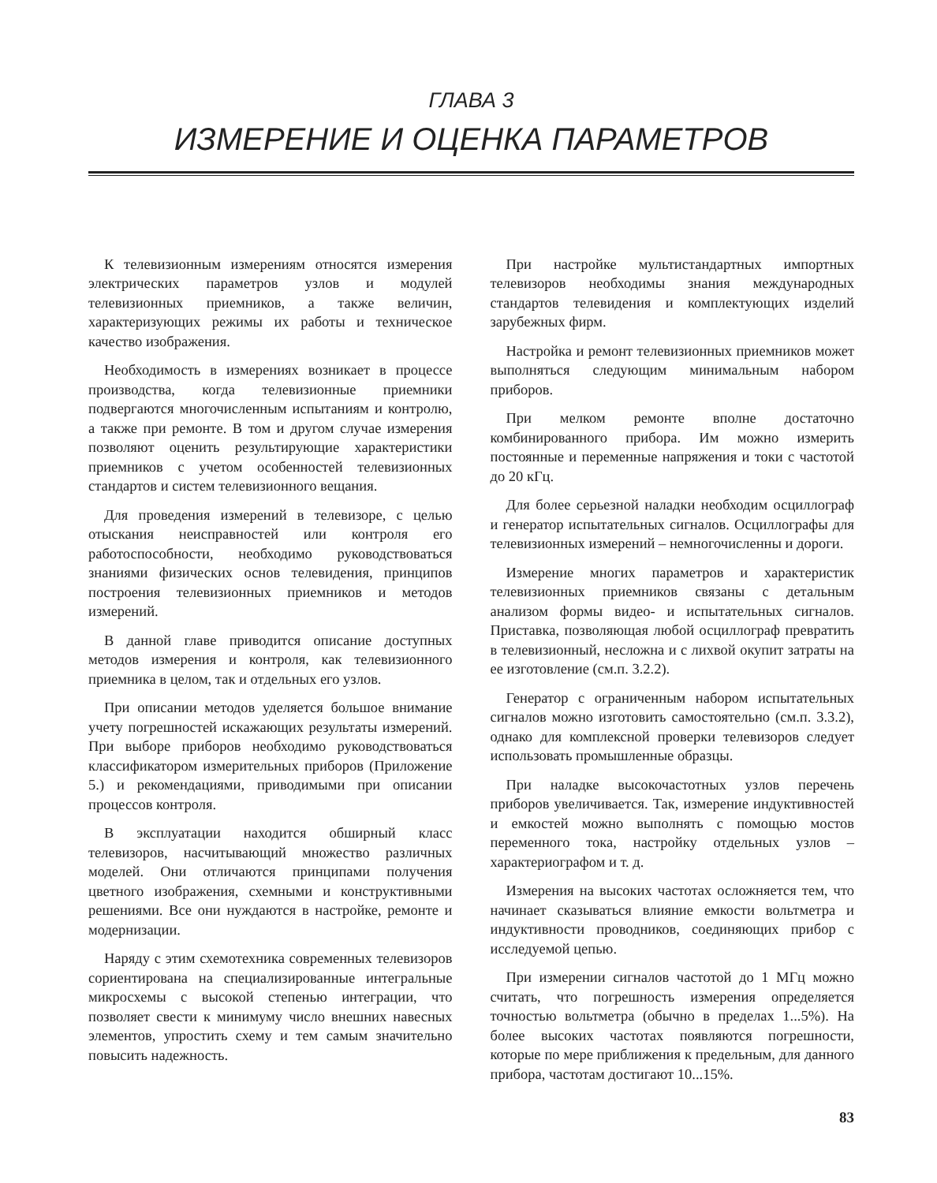ГЛАВА 3
ИЗМЕРЕНИЕ И ОЦЕНКА ПАРАМЕТРОВ
К телевизионным измерениям относятся измерения электрических параметров узлов и модулей телевизионных приемников, а также величин, характеризующих режимы их работы и техническое качество изображения.
Необходимость в измерениях возникает в процессе производства, когда телевизионные приемники подвергаются многочисленным испытаниям и контролю, а также при ремонте. В том и другом случае измерения позволяют оценить результирующие характеристики приемников с учетом особенностей телевизионных стандартов и систем телевизионного вещания.
Для проведения измерений в телевизоре, с целью отыскания неисправностей или контроля его работоспособности, необходимо руководствоваться знаниями физических основ телевидения, принципов построения телевизионных приемников и методов измерений.
В данной главе приводится описание доступных методов измерения и контроля, как телевизионного приемника в целом, так и отдельных его узлов.
При описании методов уделяется большое внимание учету погрешностей искажающих результаты измерений. При выборе приборов необходимо руководствоваться классификатором измерительных приборов (Приложение 5.) и рекомендациями, приводимыми при описании процессов контроля.
В эксплуатации находится обширный класс телевизоров, насчитывающий множество различных моделей. Они отличаются принципами получения цветного изображения, схемными и конструктивными решениями. Все они нуждаются в настройке, ремонте и модернизации.
Наряду с этим схемотехника современных телевизоров сориентирована на специализированные интегральные микросхемы с высокой степенью интеграции, что позволяет свести к минимуму число внешних навесных элементов, упростить схему и тем самым значительно повысить надежность.
При настройке мультистандартных импортных телевизоров необходимы знания международных стандартов телевидения и комплектующих изделий зарубежных фирм.
Настройка и ремонт телевизионных приемников может выполняться следующим минимальным набором приборов.
При мелком ремонте вполне достаточно комбинированного прибора. Им можно измерить постоянные и переменные напряжения и токи с частотой до 20 кГц.
Для более серьезной наладки необходим осциллограф и генератор испытательных сигналов. Осциллографы для телевизионных измерений – немногочисленны и дороги.
Измерение многих параметров и характеристик телевизионных приемников связаны с детальным анализом формы видео- и испытательных сигналов. Приставка, позволяющая любой осциллограф превратить в телевизионный, несложна и с лихвой окупит затраты на ее изготовление (см.п. 3.2.2).
Генератор с ограниченным набором испытательных сигналов можно изготовить самостоятельно (см.п. 3.3.2), однако для комплексной проверки телевизоров следует использовать промышленные образцы.
При наладке высокочастотных узлов перечень приборов увеличивается. Так, измерение индуктивностей и емкостей можно выполнять с помощью мостов переменного тока, настройку отдельных узлов – характериографом и т. д.
Измерения на высоких частотах осложняется тем, что начинает сказываться влияние емкости вольтметра и индуктивности проводников, соединяющих прибор с исследуемой цепью.
При измерении сигналов частотой до 1 МГц можно считать, что погрешность измерения определяется точностью вольтметра (обычно в пределах 1...5%). На более высоких частотах появляются погрешности, которые по мере приближения к предельным, для данного прибора, частотам достигают 10...15%.
83